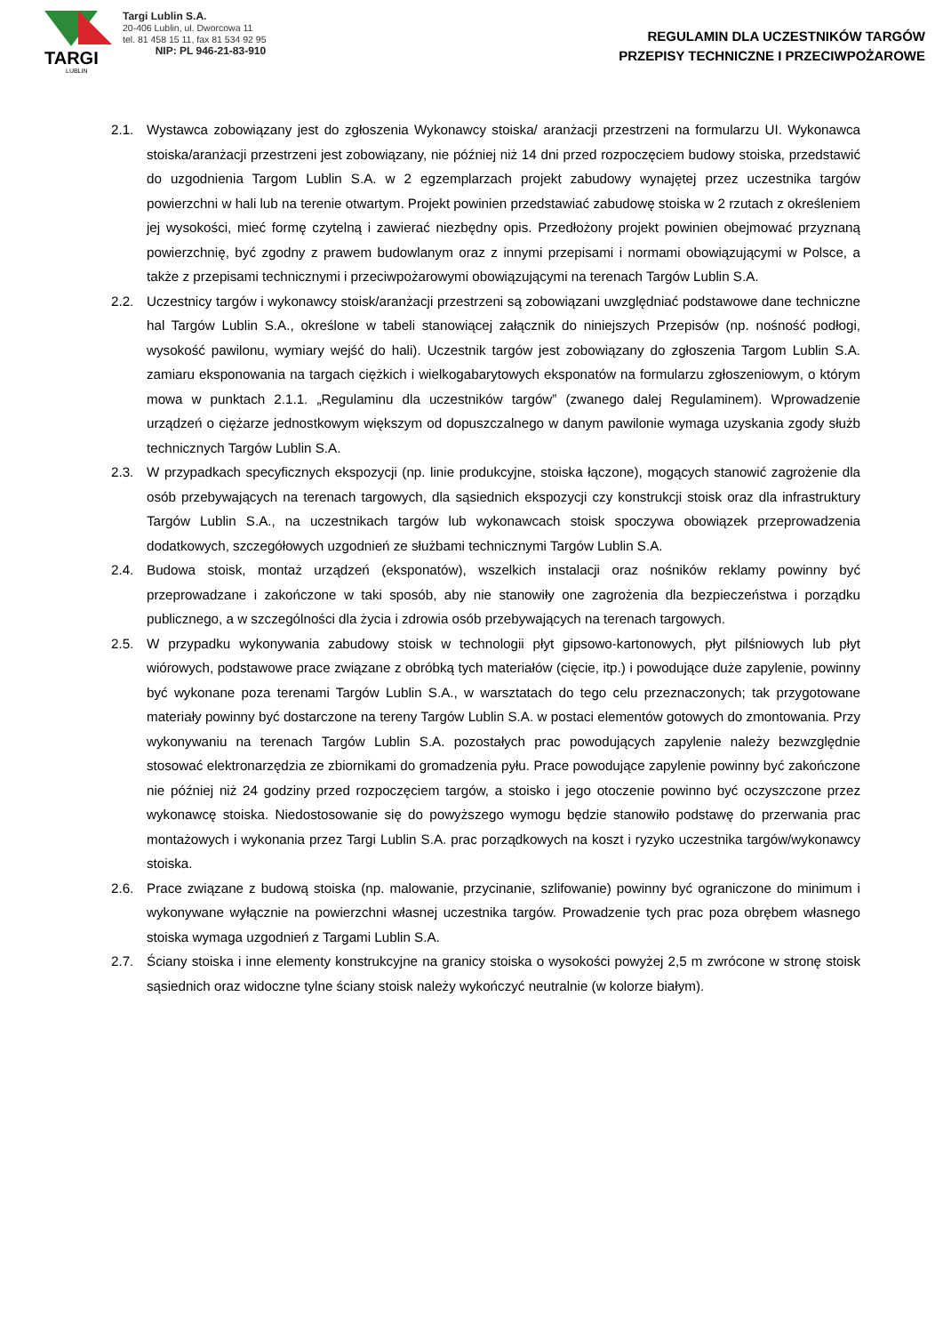TARGI
LUBLIN
Targi Lublin S.A.
20-406 Lublin, ul. Dworcowa 11
tel. 81 458 15 11, fax 81 534 92 95
NIP: PL 946-21-83-910
REGULAMIN DLA UCZESTNIKÓW TARGÓW
PRZEPISY TECHNICZNE I PRZECIWPOŻAROWE
2.1. Wystawca zobowiązany jest do zgłoszenia Wykonawcy stoiska/ aranżacji przestrzeni na formularzu UI. Wykonawca stoiska/aranżacji przestrzeni jest zobowiązany, nie później niż 14 dni przed rozpoczęciem budowy stoiska, przedstawić do uzgodnienia Targom Lublin S.A. w 2 egzemplarzach projekt zabudowy wynajętej przez uczestnika targów powierzchni w hali lub na terenie otwartym. Projekt powinien przedstawiać zabudowę stoiska w 2 rzutach z określeniem jej wysokości, mieć formę czytelną i zawierać niezbędny opis. Przedłożony projekt powinien obejmować przyznaną powierzchnię, być zgodny z prawem budowlanym oraz z innymi przepisami i normami obowiązującymi w Polsce, a także z przepisami technicznymi i przeciwpożarowymi obowiązującymi na terenach Targów Lublin S.A.
2.2. Uczestnicy targów i wykonawcy stoisk/aranżacji przestrzeni są zobowiązani uwzględniać podstawowe dane techniczne hal Targów Lublin S.A., określone w tabeli stanowiącej załącznik do niniejszych Przepisów (np. nośność podłogi, wysokość pawilonu, wymiary wejść do hali). Uczestnik targów jest zobowiązany do zgłoszenia Targom Lublin S.A. zamiaru eksponowania na targach ciężkich i wielkogabarytowych eksponatów na formularzu zgłoszeniowym, o którym mowa w punktach 2.1.1. „Regulaminu dla uczestników targów” (zwanego dalej Regulaminem). Wprowadzenie urządzeń o ciężarze jednostkowym większym od dopuszczalnego w danym pawilonie wymaga uzyskania zgody służb technicznych Targów Lublin S.A.
2.3. W przypadkach specyficznych ekspozycji (np. linie produkcyjne, stoiska łączone), mogących stanowić zagrożenie dla osób przebywających na terenach targowych, dla sąsiednich ekspozycji czy konstrukcji stoisk oraz dla infrastruktury Targów Lublin S.A., na uczestnikach targów lub wykonawcach stoisk spoczywa obowiązek przeprowadzenia dodatkowych, szczegółowych uzgodnień ze służbami technicznymi Targów Lublin S.A.
2.4. Budowa stoisk, montaż urządzeń (eksponatów), wszelkich instalacji oraz nośników reklamy powinny być przeprowadzane i zakończone w taki sposób, aby nie stanowiły one zagrożenia dla bezpieczeństwa i porządku publicznego, a w szczególności dla życia i zdrowia osób przebywających na terenach targowych.
2.5. W przypadku wykonywania zabudowy stoisk w technologii płyt gipsowo-kartonowych, płyt pilśniowych lub płyt wiórowych, podstawowe prace związane z obróbką tych materiałów (cięcie, itp.) i powodujące duże zapylenie, powinny być wykonane poza terenami Targów Lublin S.A., w warsztatach do tego celu przeznaczonych; tak przygotowane materiały powinny być dostarczone na tereny Targów Lublin S.A. w postaci elementów gotowych do zmontowania. Przy wykonywaniu na terenach Targów Lublin S.A. pozostałych prac powodujących zapylenie należy bezwzględnie stosować elektronarzędzia ze zbiornikami do gromadzenia pyłu. Prace powodujące zapylenie powinny być zakończone nie później niż 24 godziny przed rozpoczęciem targów, a stoisko i jego otoczenie powinno być oczyszczone przez wykonawcę stoiska. Niedostosowanie się do powyższego wymogu będzie stanowiło podstawę do przerwania prac montażowych i wykonania przez Targi Lublin S.A. prac porządkowych na koszt i ryzyko uczestnika targów/wykonawcy stoiska.
2.6. Prace związane z budową stoiska (np. malowanie, przycinanie, szlifowanie) powinny być ograniczone do minimum i wykonywane wyłącznie na powierzchni własnej uczestnika targów. Prowadzenie tych prac poza obrębem własnego stoiska wymaga uzgodnień z Targami Lublin S.A.
2.7. Ściany stoiska i inne elementy konstrukcyjne na granicy stoiska o wysokości powyżej 2,5 m zwrócone w stronę stoisk sąsiednich oraz widoczne tylne ściany stoisk należy wykończyć neutralnie (w kolorze białym).